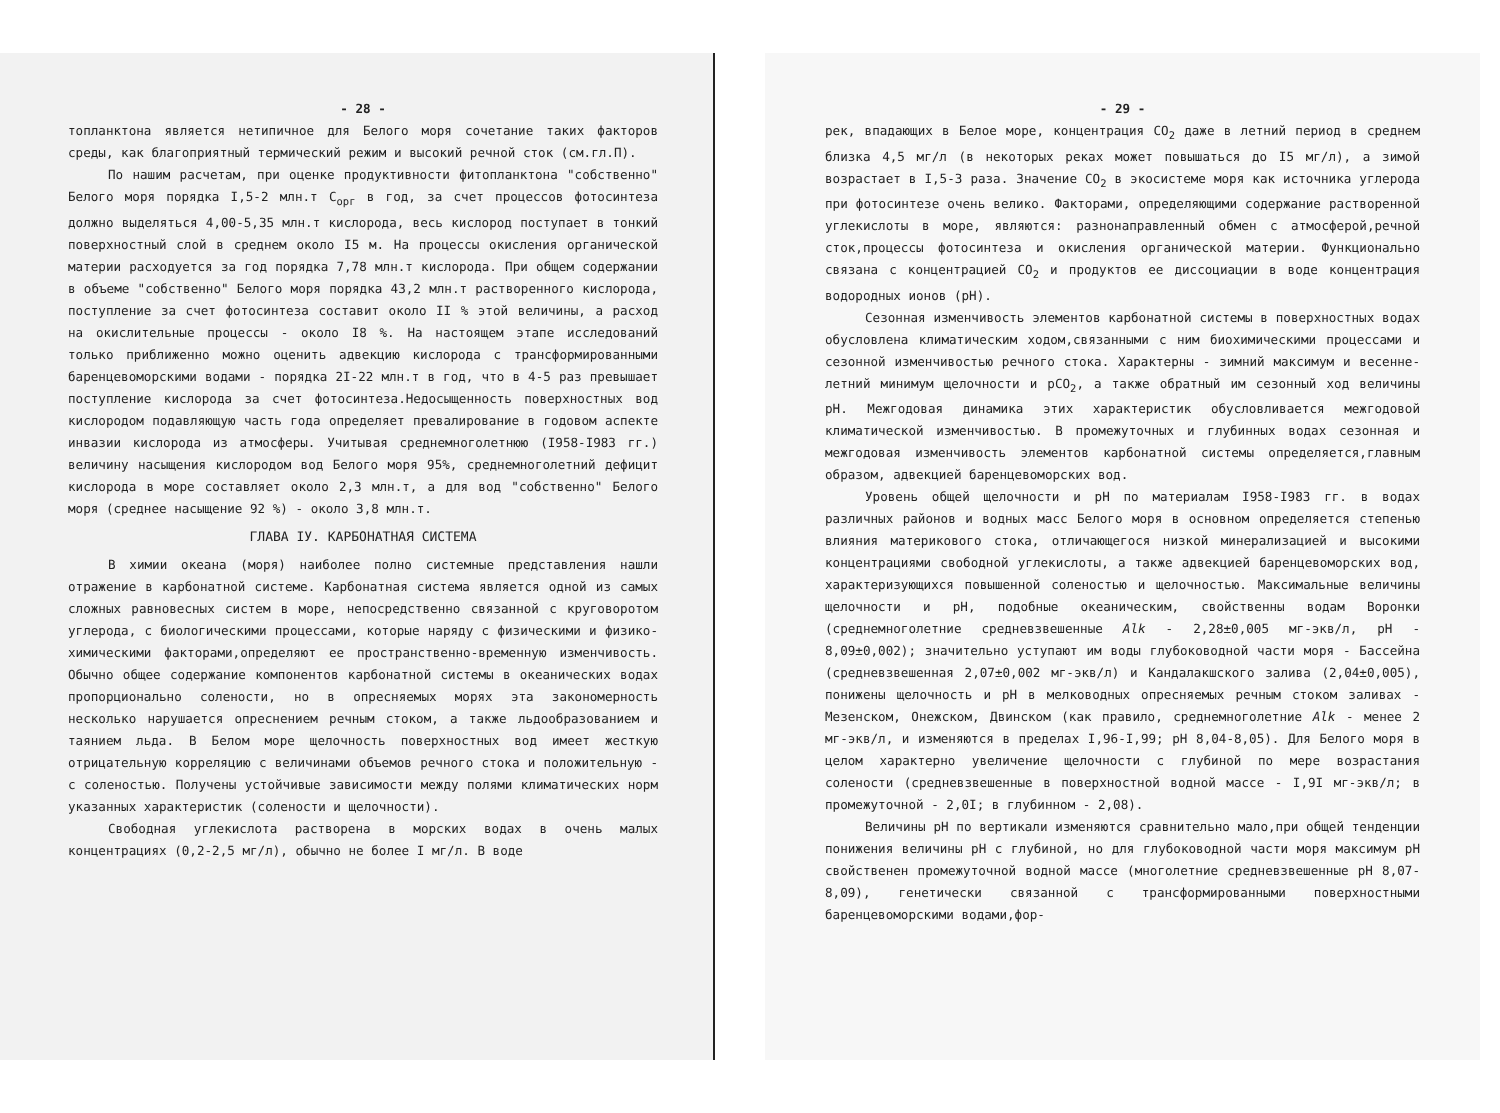- 28 -
топланктона является нетипичное для Белого моря сочетание таких факторов среды, как благоприятный термический режим и высокий речной сток (см.гл.П).
По нашим расчетам, при оценке продуктивности фитопланктона "собственно" Белого моря порядка I,5-2 млн.т С<sub>орг</sub> в год, за счет процессов фотосинтеза должно выделяться 4,00-5,35 млн.т кислорода, весь кислород поступает в тонкий поверхностный слой в среднем около I5 м. На процессы окисления органической материи расходуется за год порядка 7,78 млн.т кислорода. При общем содержании в объеме "собственно" Белого моря порядка 43,2 млн.т растворенного кислорода, поступление за счет фотосинтеза составит около II % этой величины, а расход на окислительные процессы - около I8 %. На настоящем этапе исследований только приближенно можно оценить адвекцию кислорода с трансформированными баренцевоморскими водами - порядка 2I-22 млн.т в год, что в 4-5 раз превышает поступление кислорода за счет фотосинтеза.Недосыщенность поверхностных вод кислородом подавляющую часть года определяет превалирование в годовом аспекте инвазии кислорода из атмосферы. Учитывая среднемноголетнюю (I958-I983 гг.) величину насыщения кислородом вод Белого моря 95%, среднемноголетний дефицит кислорода в море составляет около 2,3 млн.т, а для вод "собственно" Белого моря (среднее насыщение 92 %) - около 3,8 млн.т.
ГЛАВА IУ. КАРБОНАТНАЯ СИСТЕМА
В химии океана (моря) наиболее полно системные представления нашли отражение в карбонатной системе. Карбонатная система является одной из самых сложных равновесных систем в море, непосредственно связанной с круговоротом углерода, с биологическими процессами, которые наряду с физическими и физико-химическими факторами,определяют ее пространственно-временную изменчивость. Обычно общее содержание компонентов карбонатной системы в океанических водах пропорционально солености, но в опресняемых морях эта закономерность несколько нарушается опреснением речным стоком, а также льдообразованием и таянием льда. В Белом море щелочность поверхностных вод имеет жесткую отрицательную корреляцию с величинами объемов речного стока и положительную - с соленостью. Получены устойчивые зависимости между полями климатических норм указанных характеристик (солености и щелочности).
Свободная углекислота растворена в морских водах в очень малых концентрациях (0,2-2,5 мг/л), обычно не более I мг/л. В воде
- 29 -
рек, впадающих в Белое море, концентрация СО<sub>2</sub> даже в летний период в среднем близка 4,5 мг/л (в некоторых реках может повышаться до I5 мг/л), а зимой возрастает в I,5-3 раза. Значение СО<sub>2</sub> в экосистеме моря как источника углерода при фотосинтезе очень велико. Факторами, определяющими содержание растворенной углекислоты в море, являются: разнонаправленный обмен с атмосферой,речной сток,процессы фотосинтеза и окисления органической материи. Функционально связана с концентрацией СО<sub>2</sub> и продуктов ее диссоциации в воде концентрация водородных ионов (рН).
Сезонная изменчивость элементов карбонатной системы в поверхностных водах обусловлена климатическим ходом,связанными с ним биохимическими процессами и сезонной изменчивостью речного стока. Характерны - зимний максимум и весенне-летний минимум щелочности и рСО<sub>2</sub>, а также обратный им сезонный ход величины рН. Межгодовая динамика этих характеристик обусловливается межгодовой климатической изменчивостью. В промежуточных и глубинных водах сезонная и межгодовая изменчивость элементов карбонатной системы определяется,главным образом, адвекцией баренцевоморских вод.
Уровень общей щелочности и рН по материалам I958-I983 гг. в водах различных районов и водных масс Белого моря в основном определяется степенью влияния материкового стока, отличающегося низкой минерализацией и высокими концентрациями свободной углекислоты, а также адвекцией баренцевоморских вод, характеризующихся повышенной соленостью и щелочностью. Максимальные величины щелочности и рН, подобные океаническим, свойственны водам Воронки (среднемноголетние средневзвешенные Alk - 2,28±0,005 мг-экв/л, рН - 8,09±0,002); значительно уступают им воды глубоководной части моря - Бассейна (средневзвешенная 2,07±0,002 мг-экв/л) и Кандалакшского залива (2,04±0,005), понижены щелочность и рН в мелководных опресняемых речным стоком заливах - Мезенском, Онежском, Двинском (как правило, среднемноголетние Alk - менее 2 мг-экв/л, и изменяются в пределах I,96-I,99; рН 8,04-8,05). Для Белого моря в целом характерно увеличение щелочности с глубиной по мере возрастания солености (средневзвешенные в поверхностной водной массе - I,9I мг-экв/л; в промежуточной - 2,0I; в глубинном - 2,08).
Величины рН по вертикали изменяются сравнительно мало,при общей тенденции понижения величины рН с глубиной, но для глубоководной части моря максимум рН свойственен промежуточной водной массе (многолетние средневзвешенные рН 8,07-8,09), генетически связанной с трансформированными поверхностными баренцевоморскими водами,фор-